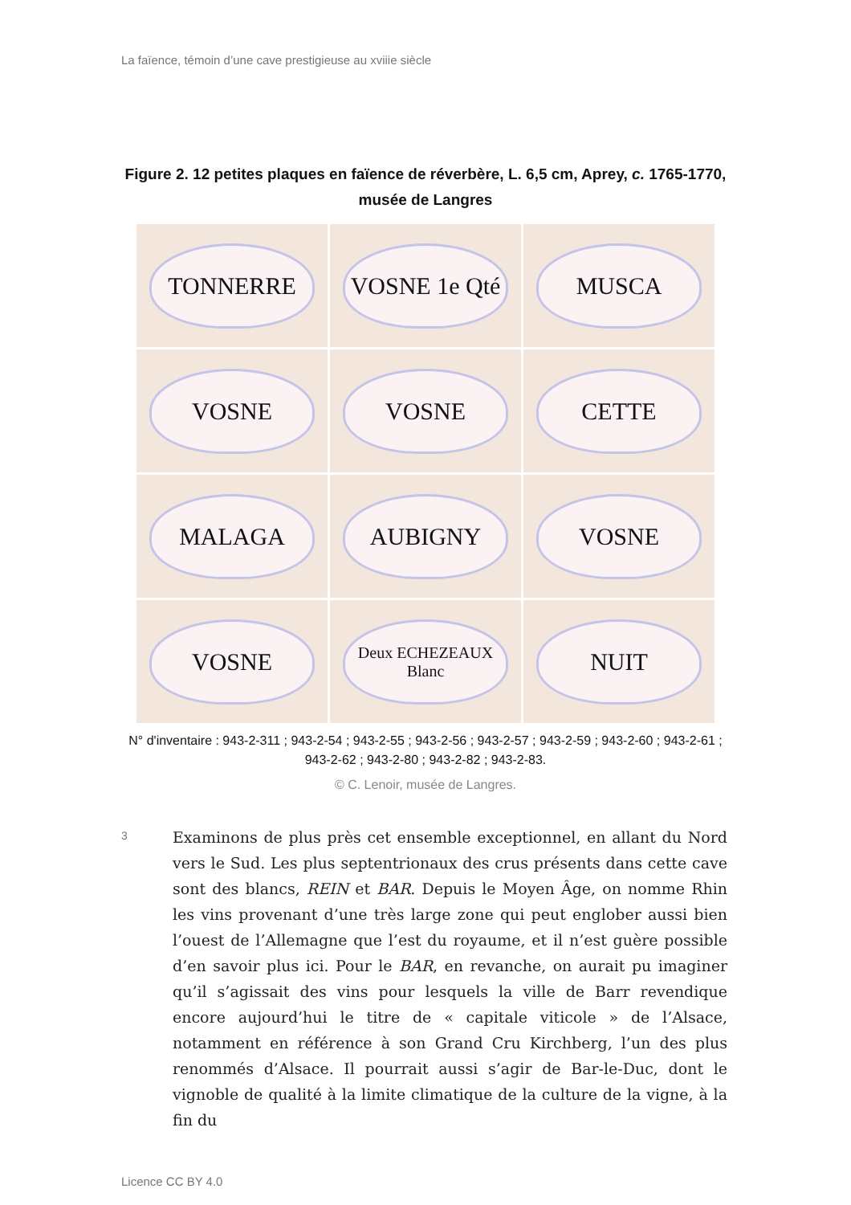La faïence, témoin d’une cave prestigieuse au xviiie siècle
Figure 2. 12 petites plaques en faïence de réverbère, L. 6,5 cm, Aprey, c. 1765-1770, musée de Langres
TONNERRE
VOSNE 1e Qté
MUSCA
VOSNE
VOSNE
CETTE
MALAGA
AUBIGNY
VOSNE
VOSNE
Deux ECHEZEAUX Blanc
NUIT
N° d'inventaire : 943-2-311 ; 943-2-54 ; 943-2-55 ; 943-2-56 ; 943-2-57 ; 943-2-59 ; 943-2-60 ; 943-2-61 ; 943-2-62 ; 943-2-80 ; 943-2-82 ; 943-2-83.
© C. Lenoir, musée de Langres.
3
Examinons de plus près cet ensemble exceptionnel, en allant du Nord vers le Sud. Les plus septentrionaux des crus présents dans cette cave sont des blancs, REIN et BAR. Depuis le Moyen Âge, on nomme Rhin les vins provenant d’une très large zone qui peut englober aussi bien l’ouest de l’Allemagne que l’est du royaume, et il n’est guère possible d’en savoir plus ici. Pour le BAR, en revanche, on aurait pu imaginer qu’il s’agissait des vins pour lesquels la ville de Barr revendique encore aujourd’hui le titre de « capitale viticole » de l’Alsace, notamment en référence à son Grand Cru Kirchberg, l’un des plus renommés d’Alsace. Il pourrait aussi s’agir de Bar-le-Duc, dont le vignoble de qualité à la limite climatique de la culture de la vigne, à la fin du
Licence CC BY 4.0